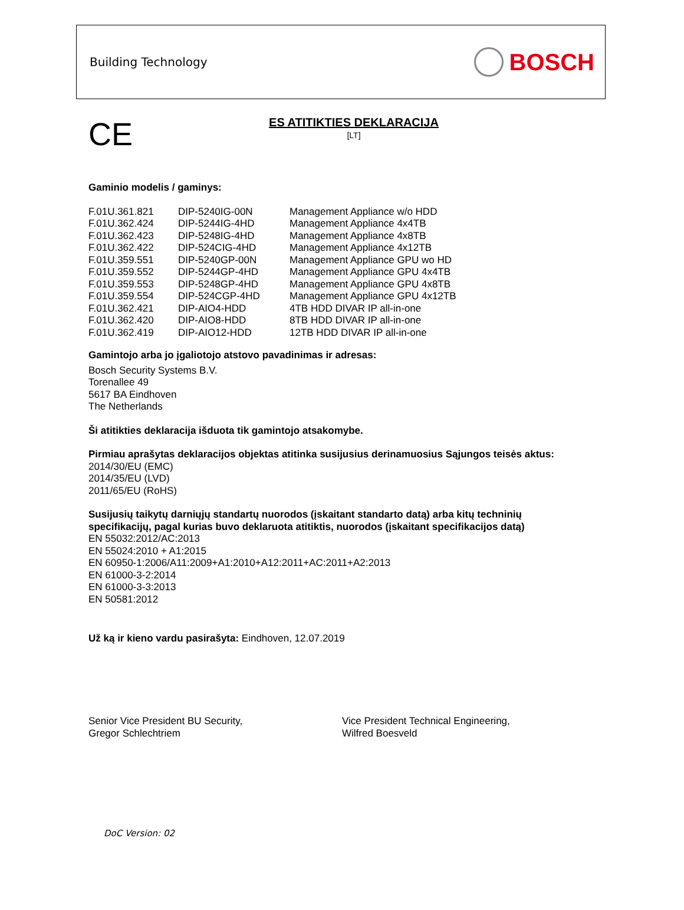Building Technology
BOSCH
CE
ES ATITIKTIES DEKLARACIJA
[LT]
Gaminio modelis / gaminys:
| F.01U.361.821 | DIP-5240IG-00N | Management Appliance w/o HDD |
| F.01U.362.424 | DIP-5244IG-4HD | Management Appliance 4x4TB |
| F.01U.362.423 | DIP-5248IG-4HD | Management Appliance 4x8TB |
| F.01U.362.422 | DIP-524CIG-4HD | Management Appliance 4x12TB |
| F.01U.359.551 | DIP-5240GP-00N | Management Appliance GPU wo HD |
| F.01U.359.552 | DIP-5244GP-4HD | Management Appliance GPU 4x4TB |
| F.01U.359.553 | DIP-5248GP-4HD | Management Appliance GPU 4x8TB |
| F.01U.359.554 | DIP-524CGP-4HD | Management Appliance GPU 4x12TB |
| F.01U.362.421 | DIP-AIO4-HDD | 4TB HDD DIVAR IP all-in-one |
| F.01U.362.420 | DIP-AIO8-HDD | 8TB HDD DIVAR IP all-in-one |
| F.01U.362.419 | DIP-AIO12-HDD | 12TB HDD DIVAR IP all-in-one |
Gamintojo arba jo įgaliotojo atstovo pavadinimas ir adresas:
Bosch Security Systems B.V.
Torenallee 49
5617 BA Eindhoven
The Netherlands
Ši atitikties deklaracija išduota tik gamintojo atsakomybe.
Pirmiau aprašytas deklaracijos objektas atitinka susijusius derinamuosius Sąjungos teisės aktus:
2014/30/EU (EMC)
2014/35/EU (LVD)
2011/65/EU (RoHS)
Susijusių taikytų darniųjų standartų nuorodos (įskaitant standarto datą) arba kitų techninių specifikacijų, pagal kurias buvo deklaruota atitiktis, nuorodos (įskaitant specifikacijos datą)
EN 55032:2012/AC:2013
EN 55024:2010 + A1:2015
EN 60950-1:2006/A11:2009+A1:2010+A12:2011+AC:2011+A2:2013
EN 61000-3-2:2014
EN 61000-3-3:2013
EN 50581:2012
Už ką ir kieno vardu pasirašyta: Eindhoven, 12.07.2019
Senior Vice President BU Security,
Gregor Schlechtriem
Vice President Technical Engineering,
Wilfred Boesveld
DoC Version: 02